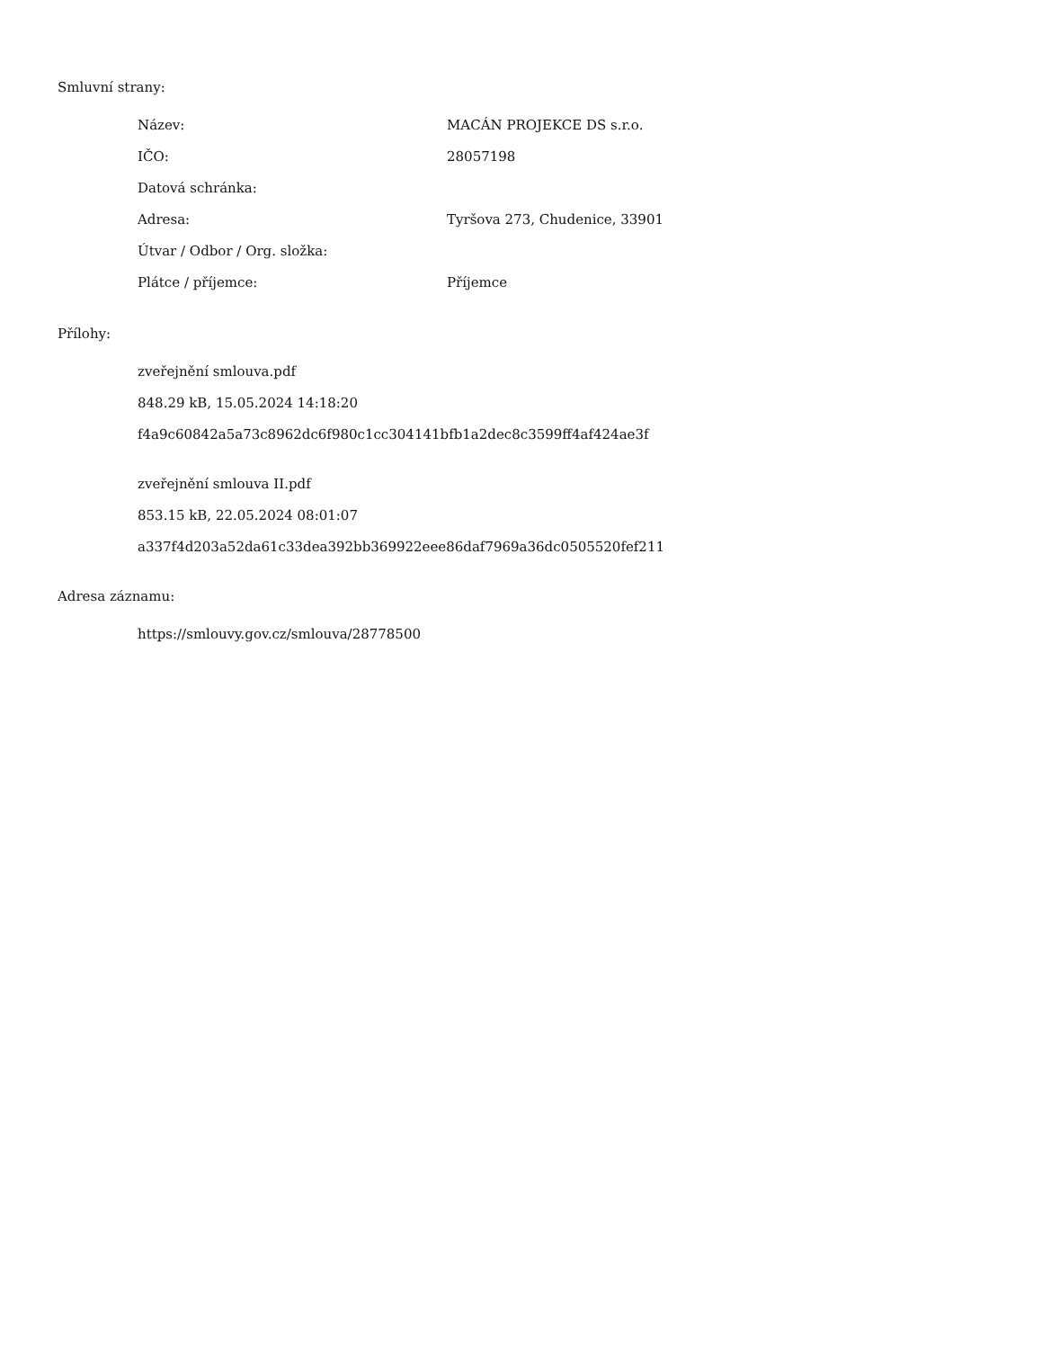Smluvní strany:
| Název: | MACÁN PROJEKCE DS s.r.o. |
| IČO: | 28057198 |
| Datová schránka: | |
| Adresa: | Tyršova 273, Chudenice, 33901 |
| Útvar / Odbor / Org. složka: | |
| Plátce / příjemce: | Příjemce |
Přílohy:
zveřejnění smlouva.pdf
848.29 kB, 15.05.2024 14:18:20
f4a9c60842a5a73c8962dc6f980c1cc304141bfb1a2dec8c3599ff4af424ae3f
zveřejnění smlouva II.pdf
853.15 kB, 22.05.2024 08:01:07
a337f4d203a52da61c33dea392bb369922eee86daf7969a36dc0505520fef211
Adresa záznamu:
https://smlouvy.gov.cz/smlouva/28778500